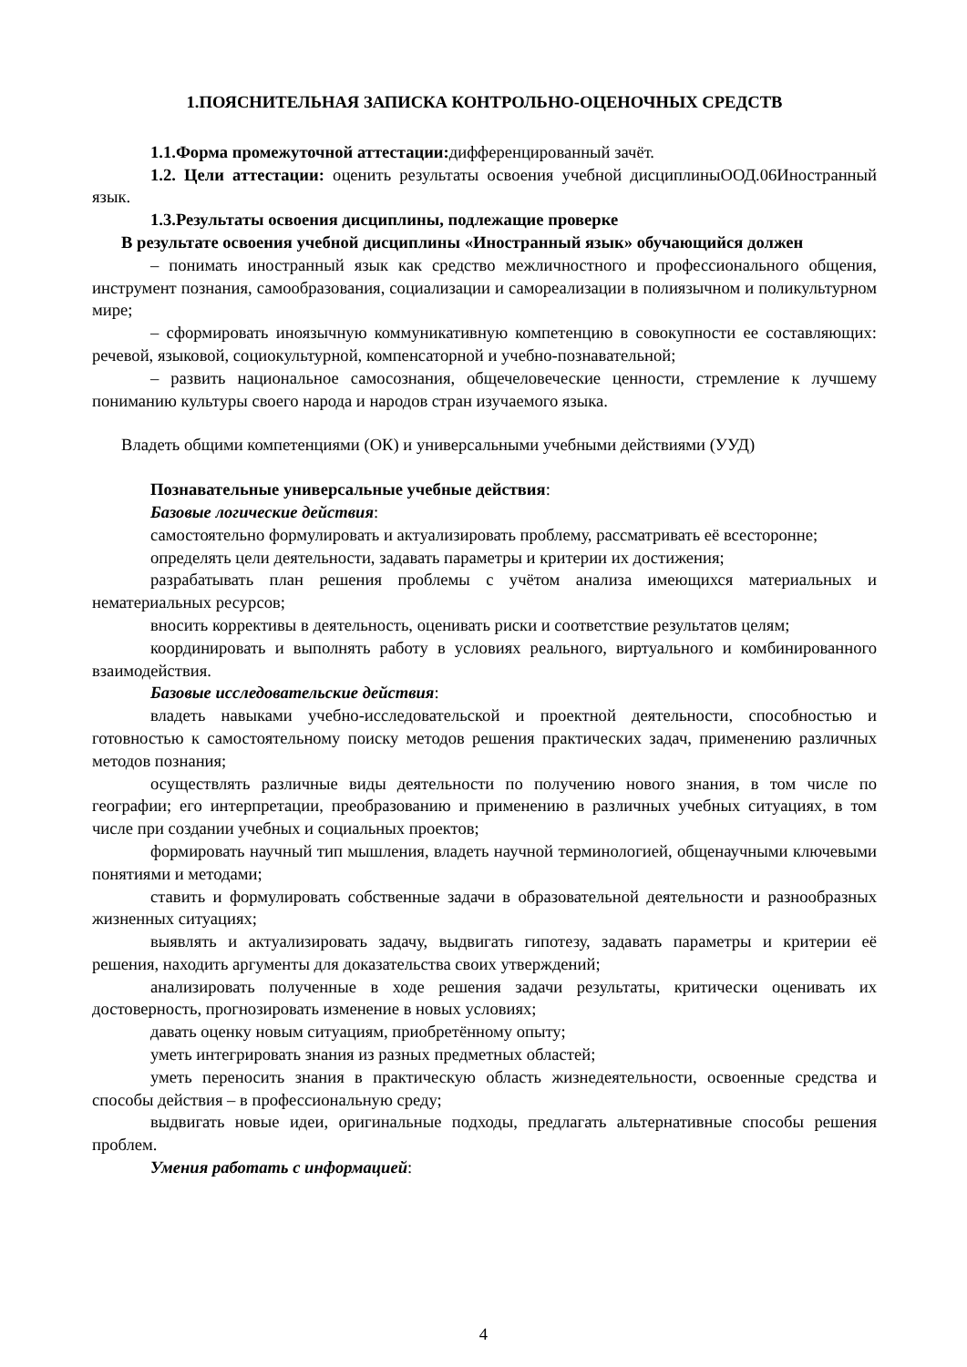1.ПОЯСНИТЕЛЬНАЯ ЗАПИСКА КОНТРОЛЬНО-ОЦЕНОЧНЫХ СРЕДСТВ
1.1.Форма промежуточной аттестации: дифференцированный зачёт.
1.2. Цели аттестации: оценить результаты освоения учебной дисциплиныООД.06Иностранный язык.
1.3.Результаты освоения дисциплины, подлежащие проверке
В результате освоения учебной дисциплины «Иностранный язык» обучающийся должен
– понимать иностранный язык как средство межличностного и профессионального общения, инструмент познания, самообразования, социализации и самореализации в полиязычном и поликультурном мире;
– сформировать иноязычную коммуникативную компетенцию в совокупности ее составляющих: речевой, языковой, социокультурной, компенсаторной и учебно-познавательной;
– развить национальное самосознания, общечеловеческие ценности, стремление к лучшему пониманию культуры своего народа и народов стран изучаемого языка.
Владеть общими компетенциями (ОК) и универсальными учебными действиями (УУД)
Познавательные универсальные учебные действия:
Базовые логические действия:
самостоятельно формулировать и актуализировать проблему, рассматривать её всесторонне;
определять цели деятельности, задавать параметры и критерии их достижения;
разрабатывать план решения проблемы с учётом анализа имеющихся материальных и нематериальных ресурсов;
вносить коррективы в деятельность, оценивать риски и соответствие результатов целям;
координировать и выполнять работу в условиях реального, виртуального и комбинированного взаимодействия.
Базовые исследовательские действия:
владеть навыками учебно-исследовательской и проектной деятельности, способностью и готовностью к самостоятельному поиску методов решения практических задач, применению различных методов познания;
осуществлять различные виды деятельности по получению нового знания, в том числе по географии; его интерпретации, преобразованию и применению в различных учебных ситуациях, в том числе при создании учебных и социальных проектов;
формировать научный тип мышления, владеть научной терминологией, общенаучными ключевыми понятиями и методами;
ставить и формулировать собственные задачи в образовательной деятельности и разнообразных жизненных ситуациях;
выявлять и актуализировать задачу, выдвигать гипотезу, задавать параметры и критерии её решения, находить аргументы для доказательства своих утверждений;
анализировать полученные в ходе решения задачи результаты, критически оценивать их достоверность, прогнозировать изменение в новых условиях;
давать оценку новым ситуациям, приобретённому опыту;
уметь интегрировать знания из разных предметных областей;
уметь переносить знания в практическую область жизнедеятельности, освоенные средства и способы действия – в профессиональную среду;
выдвигать новые идеи, оригинальные подходы, предлагать альтернативные способы решения проблем.
Умения работать с информацией:
4